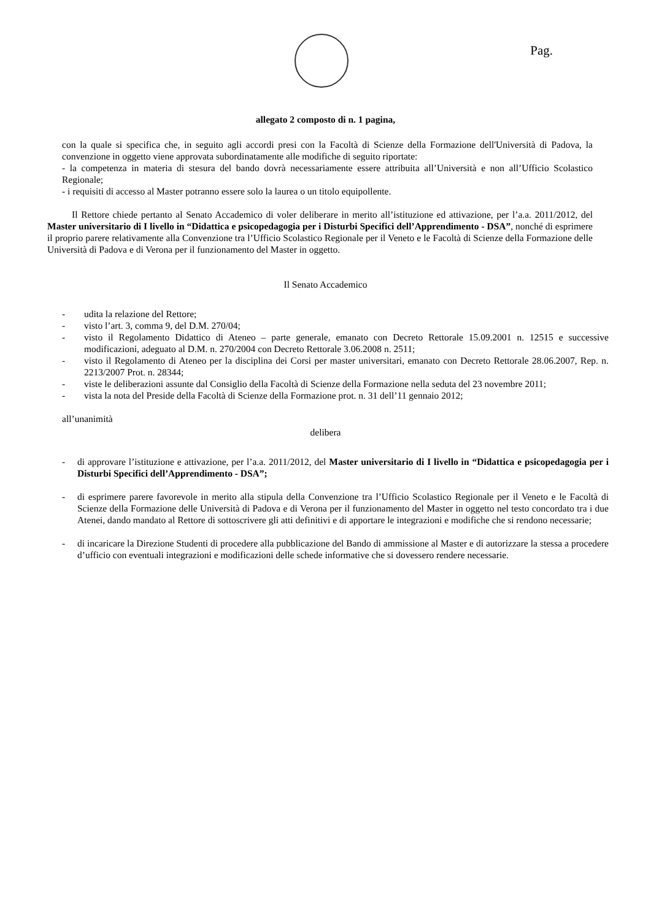Pag.
allegato 2 composto di n. 1 pagina,
con la quale si specifica che, in seguito agli accordi presi con la Facoltà di Scienze della Formazione dell'Università di Padova, la convenzione in oggetto viene approvata subordinatamente alle modifiche di seguito riportate:
- la competenza in materia di stesura del bando dovrà necessariamente essere attribuita all’Università e non all’Ufficio Scolastico Regionale;
- i requisiti di accesso al Master potranno essere solo la laurea o un titolo equipollente.
Il Rettore chiede pertanto al Senato Accademico di voler deliberare in merito all’istituzione ed attivazione, per l’a.a. 2011/2012, del Master universitario di I livello in “Didattica e psicopedagogia per i Disturbi Specifici dell’Apprendimento - DSA”, nonché di esprimere il proprio parere relativamente alla Convenzione tra l’Ufficio Scolastico Regionale per il Veneto e le Facoltà di Scienze della Formazione delle Università di Padova e di Verona per il funzionamento del Master in oggetto.
Il Senato Accademico
- udita la relazione del Rettore;
- visto l’art. 3, comma 9, del D.M. 270/04;
- visto il Regolamento Didattico di Ateneo – parte generale, emanato con Decreto Rettorale 15.09.2001 n. 12515 e successive modificazioni, adeguato al D.M. n. 270/2004 con Decreto Rettorale 3.06.2008 n. 2511;
- visto il Regolamento di Ateneo per la disciplina dei Corsi per master universitari, emanato con Decreto Rettorale 28.06.2007, Rep. n. 2213/2007 Prot. n. 28344;
- viste le deliberazioni assunte dal Consiglio della Facoltà di Scienze della Formazione nella seduta del 23 novembre 2011;
- vista la nota del Preside della Facoltà di Scienze della Formazione prot. n. 31 dell’11 gennaio 2012;
all’unanimità
delibera
- di approvare l’istituzione e attivazione, per l’a.a. 2011/2012, del Master universitario di I livello in “Didattica e psicopedagogia per i Disturbi Specifici dell’Apprendimento - DSA”;
- di esprimere parere favorevole in merito alla stipula della Convenzione tra l’Ufficio Scolastico Regionale per il Veneto e le Facoltà di Scienze della Formazione delle Università di Padova e di Verona per il funzionamento del Master in oggetto nel testo concordato tra i due Atenei, dando mandato al Rettore di sottoscrivere gli atti definitivi e di apportare le integrazioni e modifiche che si rendono necessarie;
- di incaricare la Direzione Studenti di procedere alla pubblicazione del Bando di ammissione al Master e di autorizzare la stessa a procedere d’ufficio con eventuali integrazioni e modificazioni delle schede informative che si dovessero rendere necessarie.